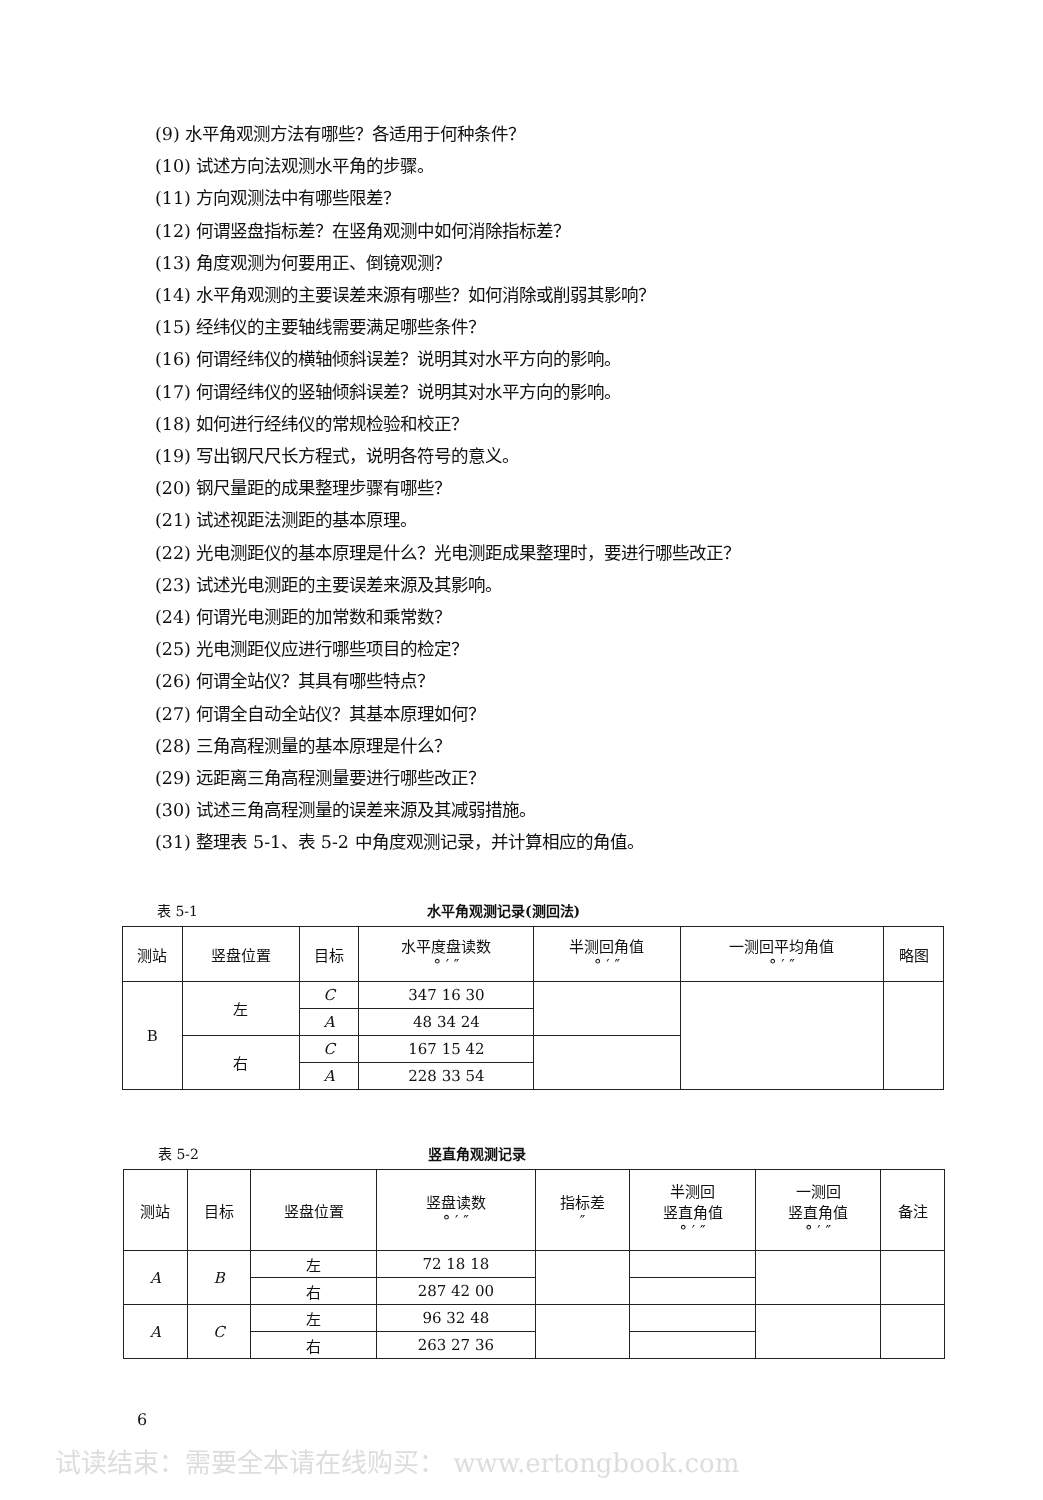(9) 水平角观测方法有哪些？各适用于何种条件？
(10) 试述方向法观测水平角的步骤。
(11) 方向观测法中有哪些限差？
(12) 何谓竖盘指标差？在竖角观测中如何消除指标差？
(13) 角度观测为何要用正、倒镜观测？
(14) 水平角观测的主要误差来源有哪些？如何消除或削弱其影响？
(15) 经纬仪的主要轴线需要满足哪些条件？
(16) 何谓经纬仪的横轴倾斜误差？说明其对水平方向的影响。
(17) 何谓经纬仪的竖轴倾斜误差？说明其对水平方向的影响。
(18) 如何进行经纬仪的常规检验和校正？
(19) 写出钢尺尺长方程式，说明各符号的意义。
(20) 钢尺量距的成果整理步骤有哪些？
(21) 试述视距法测距的基本原理。
(22) 光电测距仪的基本原理是什么？光电测距成果整理时，要进行哪些改正？
(23) 试述光电测距的主要误差来源及其影响。
(24) 何谓光电测距的加常数和乘常数？
(25) 光电测距仪应进行哪些项目的检定？
(26) 何谓全站仪？其具有哪些特点？
(27) 何谓全自动全站仪？其基本原理如何？
(28) 三角高程测量的基本原理是什么？
(29) 远距离三角高程测量要进行哪些改正？
(30) 试述三角高程测量的误差来源及其减弱措施。
(31) 整理表 5-1、表 5-2 中角度观测记录，并计算相应的角值。
表 5-1 水平角观测记录(测回法)
| 测站 | 竖盘位置 | 目标 | 水平度盘读数 ° ′ ″ | 半测回角值 ° ′ ″ | 一测回平均角值 ° ′ ″ | 略图 |
| --- | --- | --- | --- | --- | --- | --- |
| B | 左 | C | 347 16 30 | | | |
| | | A | 48 34 24 | | | |
| | 右 | C | 167 15 42 | | | |
| | | A | 228 33 54 | | | |
表 5-2 竖直角观测记录
| 测站 | 目标 | 竖盘位置 | 竖盘读数 ° ′ ″ | 指标差 ″ | 半测回 竖直角值 ° ′ ″ | 一测回 竖直角值 ° ′ ″ | 备注 |
| --- | --- | --- | --- | --- | --- | --- | --- |
| A | B | 左 | 72 18 18 | | | | |
| | | 右 | 287 42 00 | | | | |
| A | C | 左 | 96 32 48 | | | | |
| | | 右 | 263 27 36 | | | | |
6
试读结束：需要全本请在线购买： www.ertongbook.com